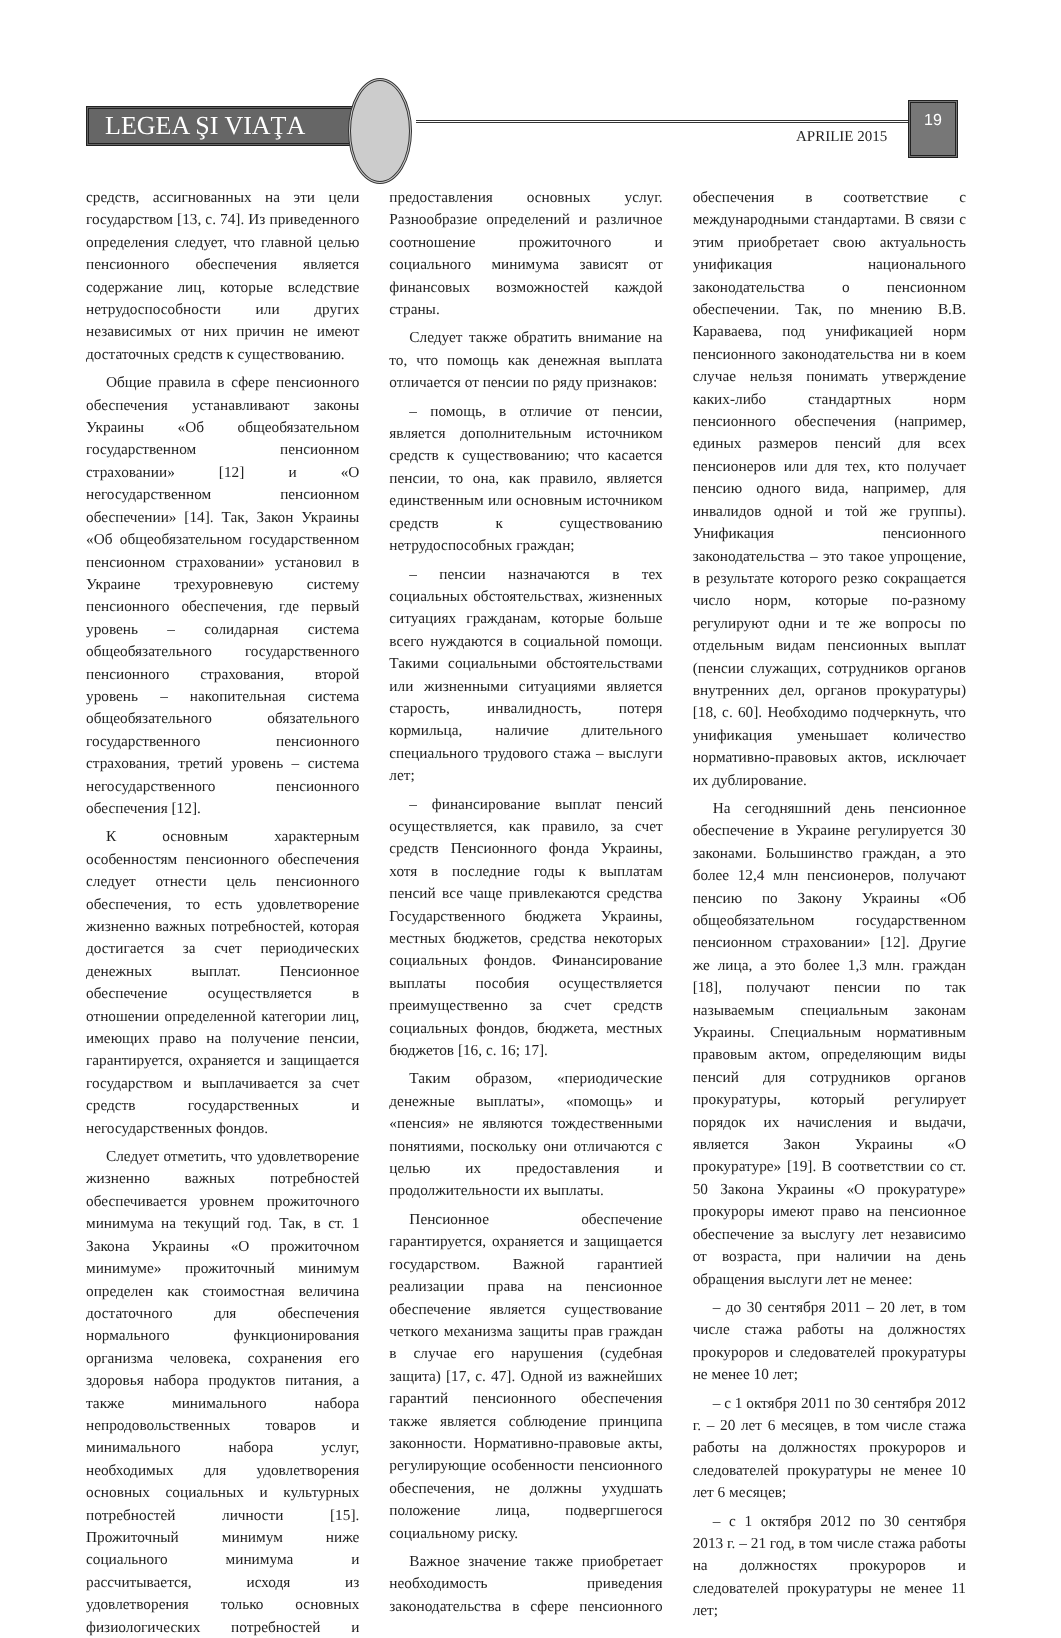LEGEA ŞI VIAŢA APRILIE 2015
19
средств, ассигнованных на эти цели государством [13, с. 74]. Из приведенного определения следует, что главной целью пенсионного обеспечения является содержание лиц, которые вследствие нетрудоспособности или других независимых от них причин не имеют достаточных средств к существованию.
Общие правила в сфере пенсионного обеспечения устанавливают законы Украины «Об общеобязательном государственном пенсионном страховании» [12] и «О негосударственном пенсионном обеспечении» [14]. Так, Закон Украины «Об общеобязательном государственном пенсионном страховании» установил в Украине трехуровневую систему пенсионного обеспечения, где первый уровень – солидарная система общеобязательного государственного пенсионного страхования, второй уровень – накопительная система общеобязательного обязательного государственного пенсионного страхования, третий уровень – система негосударственного пенсионного обеспечения [12].
К основным характерным особенностям пенсионного обеспечения следует отнести цель пенсионного обеспечения, то есть удовлетворение жизненно важных потребностей, которая достигается за счет периодических денежных выплат. Пенсионное обеспечение осуществляется в отношении определенной категории лиц, имеющих право на получение пенсии, гарантируется, охраняется и защищается государством и выплачивается за счет средств государственных и негосударственных фондов.
Следует отметить, что удовлетворение жизненно важных потребностей обеспечивается уровнем прожиточного минимума на текущий год. Так, в ст. 1 Закона Украины «О прожиточном минимуме» прожиточный минимум определен как стоимостная величина достаточного для обеспечения нормального функционирования организма человека, сохранения его здоровья набора продуктов питания, а также минимального набора непродовольственных товаров и минимального набора услуг, необходимых для удовлетворения основных социальных и культурных потребностей личности [15]. Прожиточный минимум ниже социального минимума и рассчитывается, исходя из удовлетворения только основных физиологических потребностей и предоставления основных услуг. Разнообразие определений и различное соотношение прожиточного и социального минимума зависят от финансовых возможностей каждой страны.
Следует также обратить внимание на то, что помощь как денежная выплата отличается от пенсии по ряду признаков:
– помощь, в отличие от пенсии, является дополнительным источником средств к существованию; что касается пенсии, то она, как правило, является единственным или основным источником средств к существованию нетрудоспособных граждан;
– пенсии назначаются в тех социальных обстоятельствах, жизненных ситуациях гражданам, которые больше всего нуждаются в социальной помощи. Такими социальными обстоятельствами или жизненными ситуациями является старость, инвалидность, потеря кормильца, наличие длительного специального трудового стажа – выслуги лет;
– финансирование выплат пенсий осуществляется, как правило, за счет средств Пенсионного фонда Украины, хотя в последние годы к выплатам пенсий все чаще привлекаются средства Государственного бюджета Украины, местных бюджетов, средства некоторых социальных фондов. Финансирование выплаты пособия осуществляется преимущественно за счет средств социальных фондов, бюджета, местных бюджетов [16, с. 16; 17].
Таким образом, «периодические денежные выплаты», «помощь» и «пенсия» не являются тождественными понятиями, поскольку они отличаются с целью их предоставления и продолжительности их выплаты.
Пенсионное обеспечение гарантируется, охраняется и защищается государством. Важной гарантией реализации права на пенсионное обеспечение является существование четкого механизма защиты прав граждан в случае его нарушения (судебная защита) [17, с. 47]. Одной из важнейших гарантий пенсионного обеспечения также является соблюдение принципа законности. Нормативно-правовые акты, регулирующие особенности пенсионного обеспечения, не должны ухудшать положение лица, подвергшегося социальному риску.
Важное значение также приобретает необходимость приведения законодательства в сфере пенсионного обеспечения в соответствие с международными стандартами. В связи с этим приобретает свою актуальность унификация национального законодательства о пенсионном обеспечении. Так, по мнению В.В. Караваева, под унификацией норм пенсионного законодательства ни в коем случае нельзя понимать утверждение каких-либо стандартных норм пенсионного обеспечения (например, единых размеров пенсий для всех пенсионеров или для тех, кто получает пенсию одного вида, например, для инвалидов одной и той же группы). Унификация пенсионного законодательства – это такое упрощение, в результате которого резко сокращается число норм, которые по-разному регулируют одни и те же вопросы по отдельным видам пенсионных выплат (пенсии служащих, сотрудников органов внутренних дел, органов прокуратуры) [18, с. 60]. Необходимо подчеркнуть, что унификация уменьшает количество нормативно-правовых актов, исключает их дублирование.
На сегодняшний день пенсионное обеспечение в Украине регулируется 30 законами. Большинство граждан, а это более 12,4 млн пенсионеров, получают пенсию по Закону Украины «Об общеобязательном государственном пенсионном страховании» [12]. Другие же лица, а это более 1,3 млн. граждан [18], получают пенсии по так называемым специальным законам Украины. Специальным нормативным правовым актом, определяющим виды пенсий для сотрудников органов прокуратуры, который регулирует порядок их начисления и выдачи, является Закон Украины «О прокуратуре» [19]. В соответствии со ст. 50 Закона Украины «О прокуратуре» прокуроры имеют право на пенсионное обеспечение за выслугу лет независимо от возраста, при наличии на день обращения выслуги лет не менее:
– до 30 сентября 2011 – 20 лет, в том числе стажа работы на должностях прокуроров и следователей прокуратуры не менее 10 лет;
– с 1 октября 2011 по 30 сентября 2012 г. – 20 лет 6 месяцев, в том числе стажа работы на должностях прокуроров и следователей прокуратуры не менее 10 лет 6 месяцев;
– с 1 октября 2012 по 30 сентября 2013 г. – 21 год, в том числе стажа работы на должностях прокуроров и следователей прокуратуры не менее 11 лет;